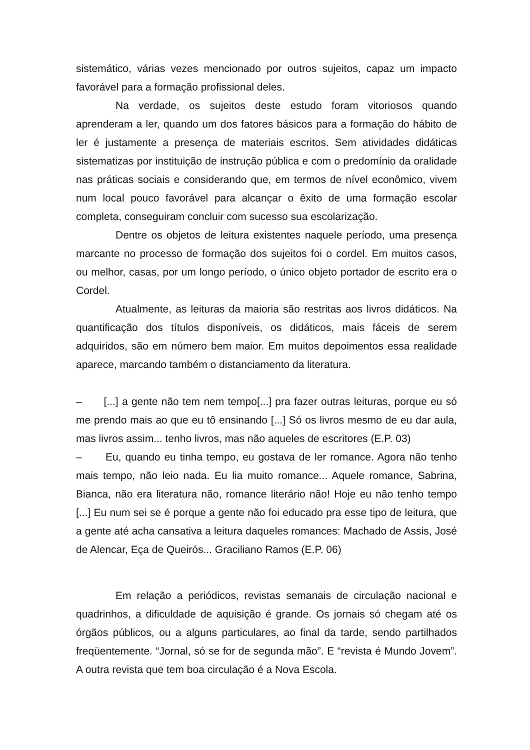sistemático, várias vezes mencionado por outros sujeitos, capaz um impacto favorável para a formação profissional deles.
Na verdade, os sujeitos deste estudo foram vitoriosos quando aprenderam a ler, quando um dos fatores básicos para a formação do hábito de ler é justamente a presença de materiais escritos. Sem atividades didáticas sistematizas por instituição de instrução pública e com o predomínio da oralidade nas práticas sociais e considerando que, em termos de nível econômico, vivem num local pouco favorável para alcançar o êxito de uma formação escolar completa, conseguiram concluir com sucesso sua escolarização.
Dentre os objetos de leitura existentes naquele período, uma presença marcante no processo de formação dos sujeitos foi o cordel. Em muitos casos, ou melhor, casas, por um longo período, o único objeto portador de escrito era o Cordel.
Atualmente, as leituras da maioria são restritas aos livros didáticos. Na quantificação dos títulos disponíveis, os didáticos, mais fáceis de serem adquiridos, são em número bem maior. Em muitos depoimentos essa realidade aparece, marcando também o distanciamento da literatura.
– [...] a gente não tem nem tempo[...] pra fazer outras leituras, porque eu só me prendo mais ao que eu tô ensinando [...] Só os livros mesmo de eu dar aula, mas livros assim... tenho livros, mas não aqueles de escritores (E.P. 03)
– Eu, quando eu tinha tempo, eu gostava de ler romance. Agora não tenho mais tempo, não leio nada. Eu lia muito romance... Aquele romance, Sabrina, Bianca, não era literatura não, romance literário não! Hoje eu não tenho tempo [...] Eu num sei se é porque a gente não foi educado pra esse tipo de leitura, que a gente até acha cansativa a leitura daqueles romances: Machado de Assis, José de Alencar, Eça de Queirós... Graciliano Ramos (E.P. 06)
Em relação a periódicos, revistas semanais de circulação nacional e quadrinhos, a dificuldade de aquisição é grande. Os jornais só chegam até os órgãos públicos, ou a alguns particulares, ao final da tarde, sendo partilhados freqüentemente. “Jornal, só se for de segunda mão”. E “revista é Mundo Jovem”. A outra revista que tem boa circulação é a Nova Escola.